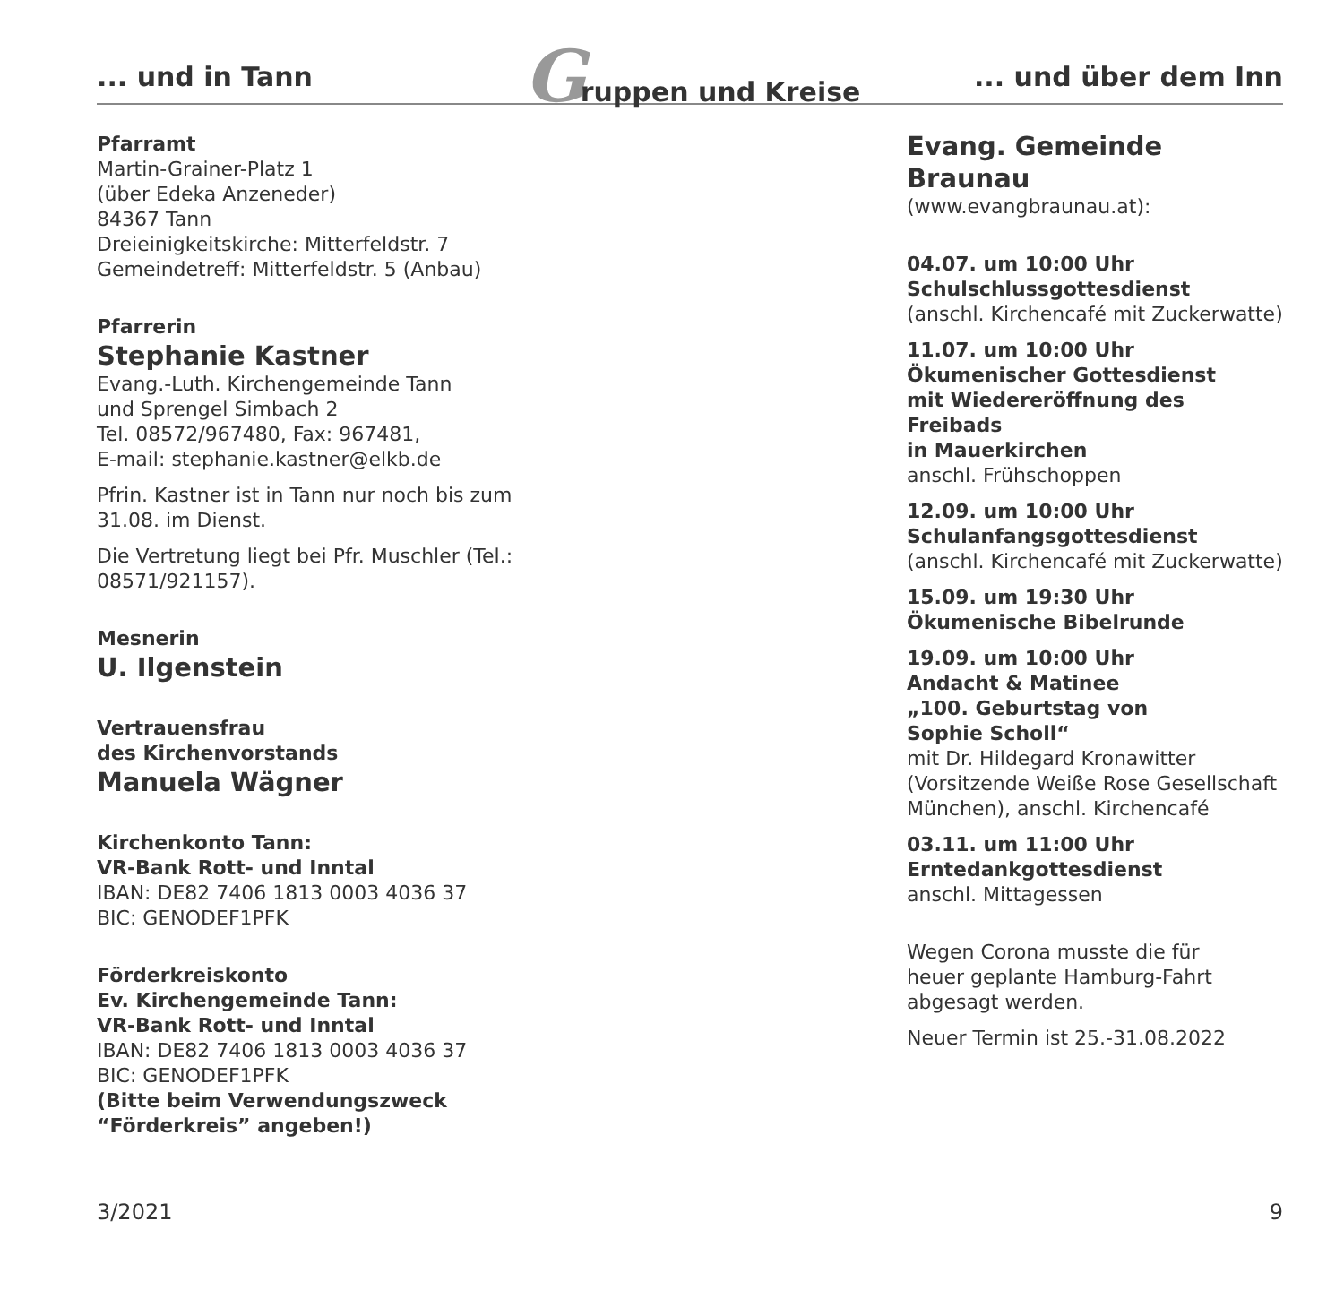... und in Tann Gruppen und Kreise... und über dem Inn
Pfarramt
Martin-Grainer-Platz 1
(über Edeka Anzeneder)
84367 Tann
Dreieinigkeitskirche: Mitterfeldstr. 7
Gemeindetreff: Mitterfeldstr. 5 (Anbau)
Pfarrerin
Stephanie Kastner
Evang.-Luth. Kirchengemeinde Tann
und Sprengel Simbach 2
Tel. 08572/967480, Fax: 967481,
E-mail: stephanie.kastner@elkb.de
Pfrin. Kastner ist in Tann nur noch bis zum 31.08. im Dienst.
Die Vertretung liegt bei Pfr. Muschler (Tel.: 08571/921157).
Mesnerin
U. Ilgenstein
Vertrauensfrau
des Kirchenvorstands
Manuela Wägner
Kirchenkonto Tann:
VR-Bank Rott- und Inntal
IBAN: DE82 7406 1813 0003 4036 37
BIC: GENODEF1PFK
Förderkreiskonto
Ev. Kirchengemeinde Tann:
VR-Bank Rott- und Inntal
IBAN: DE82 7406 1813 0003 4036 37
BIC: GENODEF1PFK
(Bitte beim Verwendungszweck
“Förderkreis” angeben!)
Evang. Gemeinde Braunau
(www.evangbraunau.at):
04.07. um 10:00 Uhr
Schulschlussgottesdienst
(anschl. Kirchencafé mit Zuckerwatte)
11.07. um 10:00 Uhr
Ökumenischer Gottesdienst
mit Wiedereröffnung des Freibads
in Mauerkirchen
anschl. Frühschoppen
12.09. um 10:00 Uhr
Schulanfangsgottesdienst
(anschl. Kirchencafé mit Zuckerwatte)
15.09. um 19:30 Uhr
Ökumenische Bibelrunde
19.09. um 10:00 Uhr
Andacht & Matinee
„100. Geburtstag von
Sophie Scholl“
mit Dr. Hildegard Kronawitter
(Vorsitzende Weiße Rose Gesellschaft München), anschl. Kirchencafé
03.11. um 11:00 Uhr
Erntedankgottesdienst
anschl. Mittagessen
Wegen Corona musste die für
heuer geplante Hamburg-Fahrt
abgesagt werden.
Neuer Termin ist 25.-31.08.2022
3/2021 9